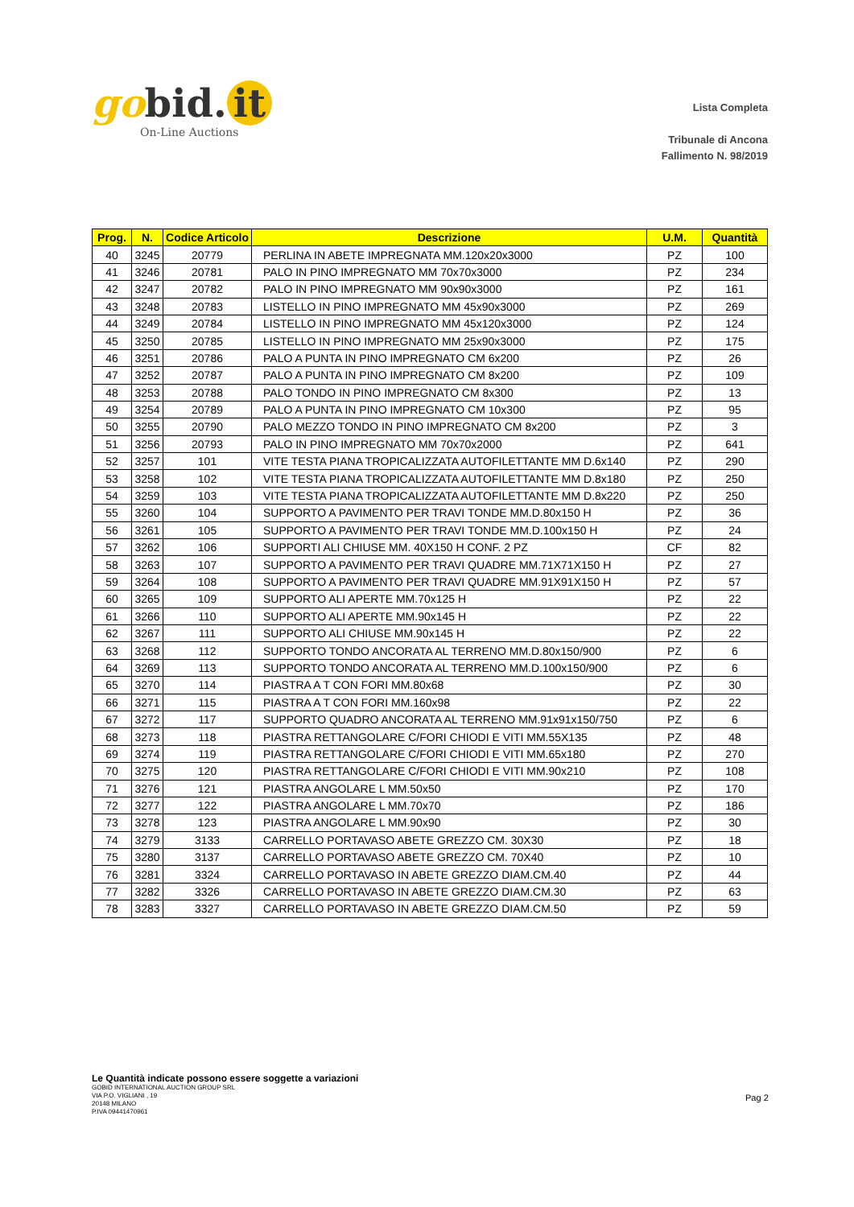gobid. it
On-Line Auctions
Lista Completa
Tribunale di Ancona
Fallimento N. 98/2019
| Prog. | N. | Codice Articolo | Descrizione | U.M. | Quantità |
| --- | --- | --- | --- | --- | --- |
| 40 | 3245 | 20779 | PERLINA IN ABETE IMPREGNATA MM.120x20x3000 | PZ | 100 |
| 41 | 3246 | 20781 | PALO IN PINO IMPREGNATO MM 70x70x3000 | PZ | 234 |
| 42 | 3247 | 20782 | PALO IN PINO IMPREGNATO MM 90x90x3000 | PZ | 161 |
| 43 | 3248 | 20783 | LISTELLO IN PINO IMPREGNATO MM 45x90x3000 | PZ | 269 |
| 44 | 3249 | 20784 | LISTELLO IN PINO IMPREGNATO MM 45x120x3000 | PZ | 124 |
| 45 | 3250 | 20785 | LISTELLO IN PINO IMPREGNATO MM 25x90x3000 | PZ | 175 |
| 46 | 3251 | 20786 | PALO A PUNTA IN PINO IMPREGNATO CM 6x200 | PZ | 26 |
| 47 | 3252 | 20787 | PALO A PUNTA IN PINO IMPREGNATO CM 8x200 | PZ | 109 |
| 48 | 3253 | 20788 | PALO TONDO IN PINO IMPREGNATO CM 8x300 | PZ | 13 |
| 49 | 3254 | 20789 | PALO A PUNTA IN PINO IMPREGNATO CM 10x300 | PZ | 95 |
| 50 | 3255 | 20790 | PALO MEZZO TONDO IN PINO IMPREGNATO CM 8x200 | PZ | 3 |
| 51 | 3256 | 20793 | PALO IN PINO IMPREGNATO MM 70x70x2000 | PZ | 641 |
| 52 | 3257 | 101 | VITE TESTA PIANA TROPICALIZZATA AUTOFILETTANTE MM D.6x140 | PZ | 290 |
| 53 | 3258 | 102 | VITE TESTA PIANA TROPICALIZZATA AUTOFILETTANTE MM D.8x180 | PZ | 250 |
| 54 | 3259 | 103 | VITE TESTA PIANA TROPICALIZZATA AUTOFILETTANTE MM D.8x220 | PZ | 250 |
| 55 | 3260 | 104 | SUPPORTO A PAVIMENTO PER TRAVI TONDE MM.D.80x150 H | PZ | 36 |
| 56 | 3261 | 105 | SUPPORTO A PAVIMENTO PER TRAVI TONDE MM.D.100x150 H | PZ | 24 |
| 57 | 3262 | 106 | SUPPORTI ALI CHIUSE MM. 40X150 H CONF. 2 PZ | CF | 82 |
| 58 | 3263 | 107 | SUPPORTO A PAVIMENTO PER TRAVI QUADRE MM.71X71X150 H | PZ | 27 |
| 59 | 3264 | 108 | SUPPORTO A PAVIMENTO PER TRAVI QUADRE MM.91X91X150 H | PZ | 57 |
| 60 | 3265 | 109 | SUPPORTO ALI APERTE MM.70x125 H | PZ | 22 |
| 61 | 3266 | 110 | SUPPORTO ALI APERTE MM.90x145 H | PZ | 22 |
| 62 | 3267 | 111 | SUPPORTO ALI CHIUSE MM.90x145 H | PZ | 22 |
| 63 | 3268 | 112 | SUPPORTO TONDO ANCORATA AL TERRENO MM.D.80x150/900 | PZ | 6 |
| 64 | 3269 | 113 | SUPPORTO TONDO ANCORATA AL TERRENO MM.D.100x150/900 | PZ | 6 |
| 65 | 3270 | 114 | PIASTRA A T CON FORI MM.80x68 | PZ | 30 |
| 66 | 3271 | 115 | PIASTRA A T CON FORI MM.160x98 | PZ | 22 |
| 67 | 3272 | 117 | SUPPORTO QUADRO ANCORATA AL TERRENO MM.91x91x150/750 | PZ | 6 |
| 68 | 3273 | 118 | PIASTRA RETTANGOLARE C/FORI CHIODI E VITI MM.55X135 | PZ | 48 |
| 69 | 3274 | 119 | PIASTRA RETTANGOLARE C/FORI CHIODI E VITI MM.65x180 | PZ | 270 |
| 70 | 3275 | 120 | PIASTRA RETTANGOLARE C/FORI CHIODI E VITI MM.90x210 | PZ | 108 |
| 71 | 3276 | 121 | PIASTRA ANGOLARE L MM.50x50 | PZ | 170 |
| 72 | 3277 | 122 | PIASTRA ANGOLARE L MM.70x70 | PZ | 186 |
| 73 | 3278 | 123 | PIASTRA ANGOLARE L MM.90x90 | PZ | 30 |
| 74 | 3279 | 3133 | CARRELLO PORTAVASO ABETE GREZZO CM. 30X30 | PZ | 18 |
| 75 | 3280 | 3137 | CARRELLO PORTAVASO ABETE GREZZO CM. 70X40 | PZ | 10 |
| 76 | 3281 | 3324 | CARRELLO PORTAVASO IN ABETE GREZZO DIAM.CM.40 | PZ | 44 |
| 77 | 3282 | 3326 | CARRELLO PORTAVASO IN ABETE GREZZO DIAM.CM.30 | PZ | 63 |
| 78 | 3283 | 3327 | CARRELLO PORTAVASO IN ABETE GREZZO DIAM.CM.50 | PZ | 59 |
Le Quantità indicate possono essere soggette a variazioni
GOBID INTERNATIONAL AUCTION GROUP SRL
VIA P.O. VIGLIANI , 19
20148 MILANO
P.IVA 09441470961
Pag 2